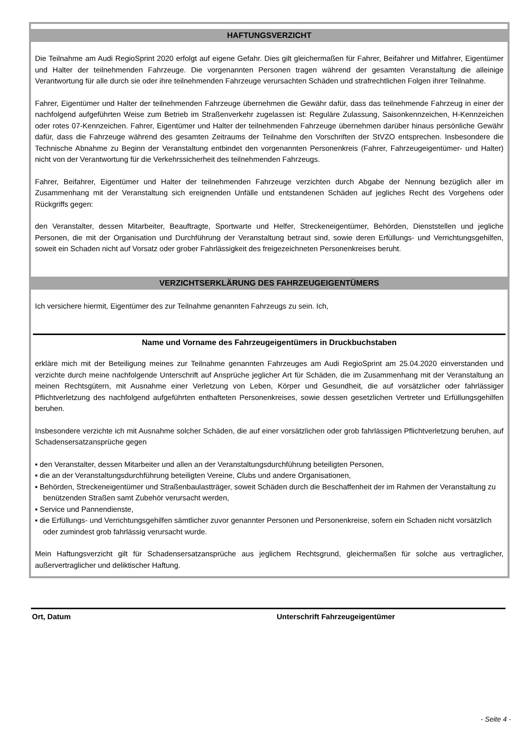HAFTUNGSVERZICHT
Die Teilnahme am Audi RegioSprint 2020 erfolgt auf eigene Gefahr. Dies gilt gleichermaßen für Fahrer, Beifahrer und Mitfahrer, Eigentümer und Halter der teilnehmenden Fahrzeuge. Die vorgenannten Personen tragen während der gesamten Veranstaltung die alleinige Verantwortung für alle durch sie oder ihre teilnehmenden Fahrzeuge verursachten Schäden und strafrechtlichen Folgen ihrer Teilnahme.
Fahrer, Eigentümer und Halter der teilnehmenden Fahrzeuge übernehmen die Gewähr dafür, dass das teilnehmende Fahrzeug in einer der nachfolgend aufgeführten Weise zum Betrieb im Straßenverkehr zugelassen ist: Reguläre Zulassung, Saisonkennzeichen, H-Kennzeichen oder rotes 07-Kennzeichen. Fahrer, Eigentümer und Halter der teilnehmenden Fahrzeuge übernehmen darüber hinaus persönliche Gewähr dafür, dass die Fahrzeuge während des gesamten Zeitraums der Teilnahme den Vorschriften der StVZO entsprechen. Insbesondere die Technische Abnahme zu Beginn der Veranstaltung entbindet den vorgenannten Personenkreis (Fahrer, Fahrzeugeigentümer- und Halter) nicht von der Verantwortung für die Verkehrssicherheit des teilnehmenden Fahrzeugs.
Fahrer, Beifahrer, Eigentümer und Halter der teilnehmenden Fahrzeuge verzichten durch Abgabe der Nennung bezüglich aller im Zusammenhang mit der Veranstaltung sich ereignenden Unfälle und entstandenen Schäden auf jegliches Recht des Vorgehens oder Rückgriffs gegen:
den Veranstalter, dessen Mitarbeiter, Beauftragte, Sportwarte und Helfer, Streckeneigentümer, Behörden, Dienststellen und jegliche Personen, die mit der Organisation und Durchführung der Veranstaltung betraut sind, sowie deren Erfüllungs- und Verrichtungsgehilfen, soweit ein Schaden nicht auf Vorsatz oder grober Fahrlässigkeit des freigezeichneten Personenkreises beruht.
VERZICHTSERKLÄRUNG DES FAHRZEUGEIGENTÜMERS
Ich versichere hiermit, Eigentümer des zur Teilnahme genannten Fahrzeugs zu sein. Ich,
Name und Vorname des Fahrzeugeigentümers in Druckbuchstaben
erkläre mich mit der Beteiligung meines zur Teilnahme genannten Fahrzeuges am Audi RegioSprint am 25.04.2020 einverstanden und verzichte durch meine nachfolgende Unterschrift auf Ansprüche jeglicher Art für Schäden, die im Zusammenhang mit der Veranstaltung an meinen Rechtsgütern, mit Ausnahme einer Verletzung von Leben, Körper und Gesundheit, die auf vorsätzlicher oder fahrlässiger Pflichtverletzung des nachfolgend aufgeführten enthafteten Personenkreises, sowie dessen gesetzlichen Vertreter und Erfüllungsgehilfen beruhen.
Insbesondere verzichte ich mit Ausnahme solcher Schäden, die auf einer vorsätzlichen oder grob fahrlässigen Pflichtverletzung beruhen, auf Schadensersatzansprüche gegen
▪ den Veranstalter, dessen Mitarbeiter und allen an der Veranstaltungsdurchführung beteiligten Personen,
▪ die an der Veranstaltungsdurchführung beteiligten Vereine, Clubs und andere Organisationen,
▪ Behörden, Streckeneigentümer und Straßenbaulastträger, soweit Schäden durch die Beschaffenheit der im Rahmen der Veranstaltung zu benützenden Straßen samt Zubehör verursacht werden,
▪ Service und Pannendienste,
▪ die Erfüllungs- und Verrichtungsgehilfen sämtlicher zuvor genannter Personen und Personenkreise, sofern ein Schaden nicht vorsätzlich oder zumindest grob fahrlässig verursacht wurde.
Mein Haftungsverzicht gilt für Schadensersatzansprüche aus jeglichem Rechtsgrund, gleichermaßen für solche aus vertraglicher, außervertraglicher und deliktischer Haftung.
Ort, Datum Unterschrift Fahrzeugeigentümer
- Seite 4 -